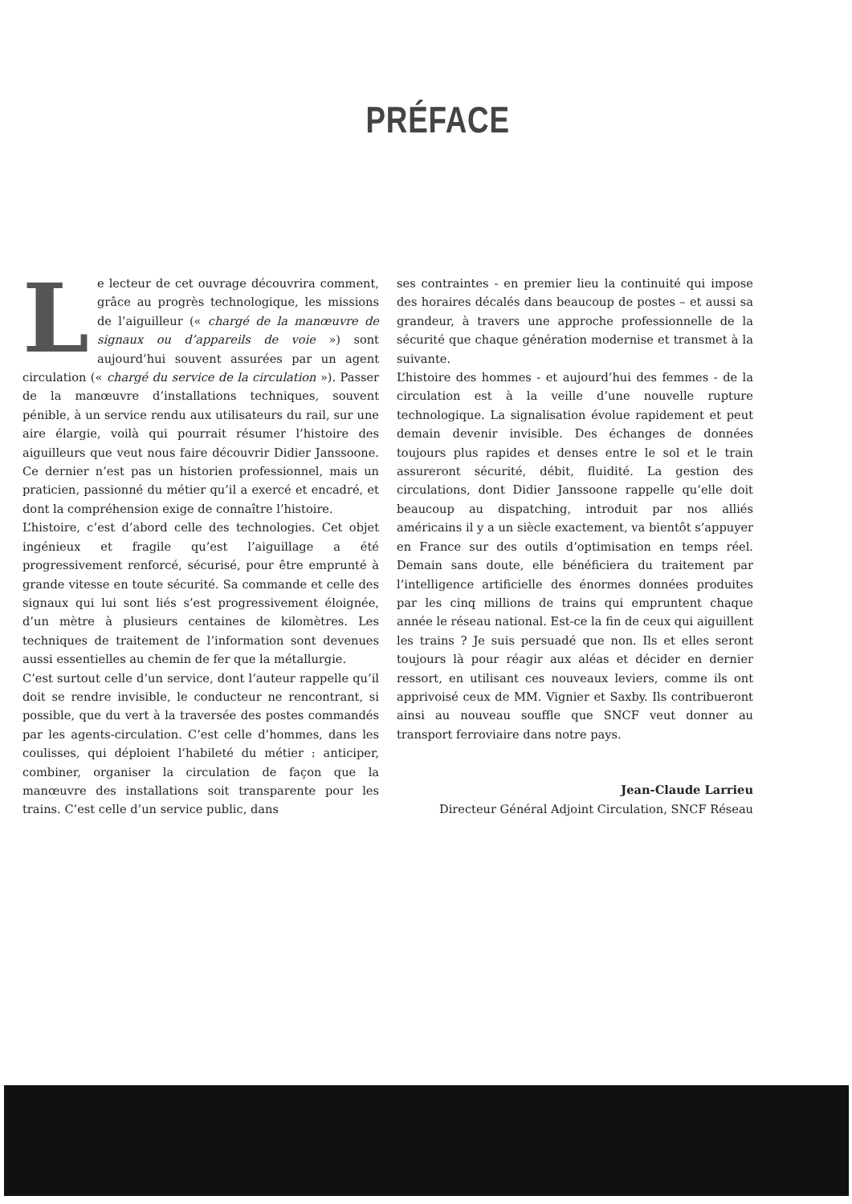PRÉFACE
Le lecteur de cet ouvrage découvrira comment, grâce au progrès technologique, les missions de l’aiguilleur (« chargé de la manœuvre de signaux ou d’appareils de voie ») sont aujourd’hui souvent assurées par un agent circulation (« chargé du service de la circulation »). Passer de la manœuvre d’installations techniques, souvent pénible, à un service rendu aux utilisateurs du rail, sur une aire élargie, voilà qui pourrait résumer l’histoire des aiguilleurs que veut nous faire découvrir Didier Janssoone. Ce dernier n’est pas un historien professionnel, mais un praticien, passionné du métier qu’il a exercé et encadré, et dont la compréhension exige de connaître l’histoire.
L’histoire, c’est d’abord celle des technologies. Cet objet ingénieux et fragile qu’est l’aiguillage a été progressivement renforcé, sécurisé, pour être emprunté à grande vitesse en toute sécurité. Sa commande et celle des signaux qui lui sont liés s’est progressivement éloignée, d’un mètre à plusieurs centaines de kilomètres. Les techniques de traitement de l’information sont devenues aussi essentielles au chemin de fer que la métallurgie.
C’est surtout celle d’un service, dont l’auteur rappelle qu’il doit se rendre invisible, le conducteur ne rencontrant, si possible, que du vert à la traversée des postes commandés par les agents-circulation. C’est celle d’hommes, dans les coulisses, qui déploient l’habileté du métier : anticiper, combiner, organiser la circulation de façon que la manœuvre des installations soit transparente pour les trains. C’est celle d’un service public, dans
ses contraintes - en premier lieu la continuité qui impose des horaires décalés dans beaucoup de postes – et aussi sa grandeur, à travers une approche professionnelle de la sécurité que chaque génération modernise et transmet à la suivante.
L’histoire des hommes - et aujourd’hui des femmes - de la circulation est à la veille d’une nouvelle rupture technologique. La signalisation évolue rapidement et peut demain devenir invisible. Des échanges de données toujours plus rapides et denses entre le sol et le train assureront sécurité, débit, fluidité. La gestion des circulations, dont Didier Janssoone rappelle qu’elle doit beaucoup au dispatching, introduit par nos alliés américains il y a un siècle exactement, va bientôt s’appuyer en France sur des outils d’optimisation en temps réel. Demain sans doute, elle bénéficiera du traitement par l’intelligence artificielle des énormes données produites par les cinq millions de trains qui empruntent chaque année le réseau national. Est-ce la fin de ceux qui aiguillent les trains ? Je suis persuadé que non. Ils et elles seront toujours là pour réagir aux aléas et décider en dernier ressort, en utilisant ces nouveaux leviers, comme ils ont apprivoisé ceux de MM. Vignier et Saxby. Ils contribueront ainsi au nouveau souffle que SNCF veut donner au transport ferroviaire dans notre pays.
Jean-Claude Larrieu
Directeur Général Adjoint Circulation, SNCF Réseau